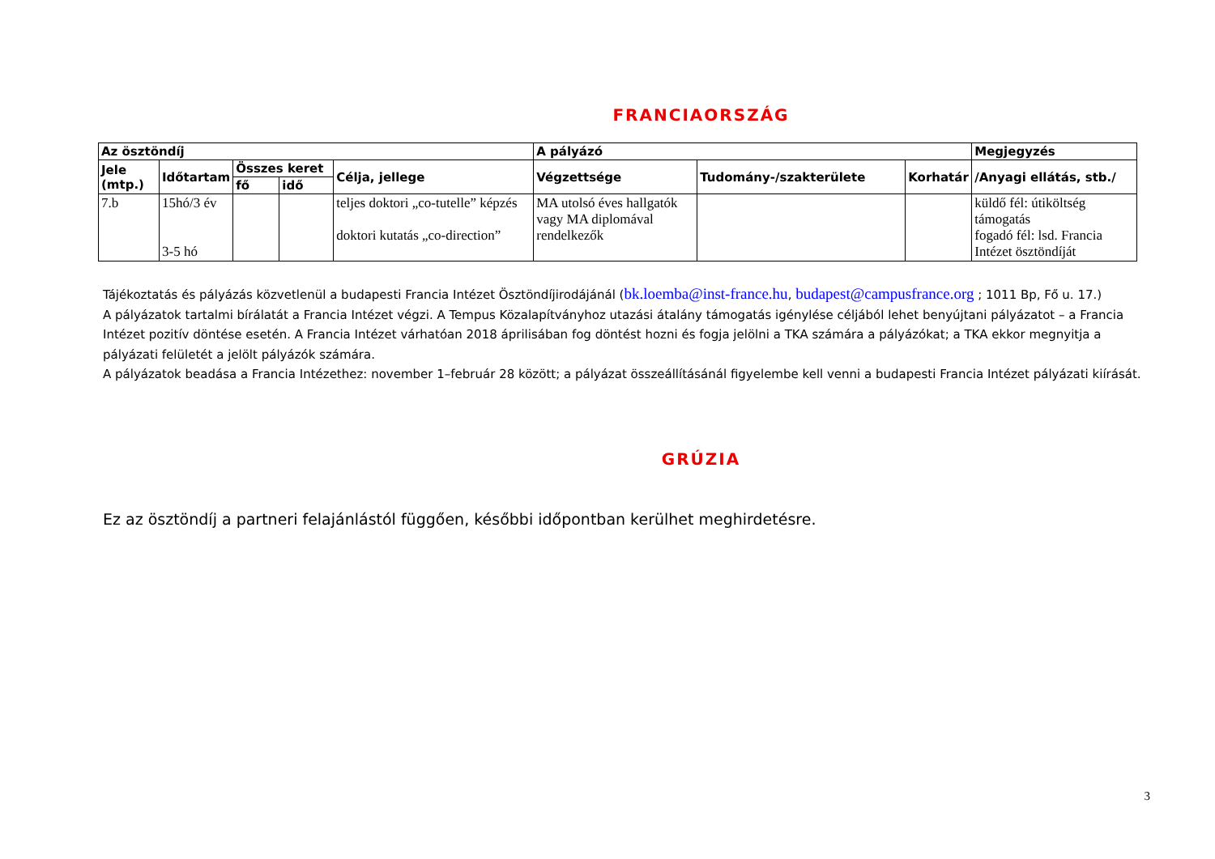FRANCIAORSZÁG
| Az ösztöndíj | | | | | A pályázó | | | Megjegyzés |
| --- | --- | --- | --- | --- | --- | --- | --- | --- |
| Jele (mtp.) | Időtartam | Összes keret | | Célja, jellege | Végzettsége | Tudomány-/szakterülete | Korhatár | /Anyagi ellátás, stb./ |
| | | fő | idő | | | | | |
| 7.b | 15hó/3 év 3-5 hó | | | teljes doktori „co-tutelle” képzés doktori kutatás „co-direction” | MA utolsó éves hallgatók vagy MA diplomával rendelkezők | | | küldő fél: útiköltség támogatás fogadó fél: lsd. Francia Intézet ösztöndíját |
Tájékoztatás és pályázás közvetlenül a budapesti Francia Intézet Ösztöndíjirodájánál (bk.loemba@inst-france.hu, budapest@campusfrance.org ; 1011 Bp, Fő u. 17.)
A pályázatok tartalmi bírálatát a Francia Intézet végzi. A Tempus Közalapítványhoz utazási átalány támogatás igénylése céljából lehet benyújtani pályázatot – a Francia Intézet pozitív döntése esetén. A Francia Intézet várhatóan 2018 áprilisában fog döntést hozni és fogja jelölni a TKA számára a pályázókat; a TKA ekkor megnyitja a pályázati felületét a jelölt pályázók számára.
A pályázatok beadása a Francia Intézethez: november 1–február 28 között; a pályázat összeállításánál figyelembe kell venni a budapesti Francia Intézet pályázati kiírását.
GRÚZIA
Ez az ösztöndíj a partneri felajánlástól függően, későbbi időpontban kerülhet meghirdetésre.
3